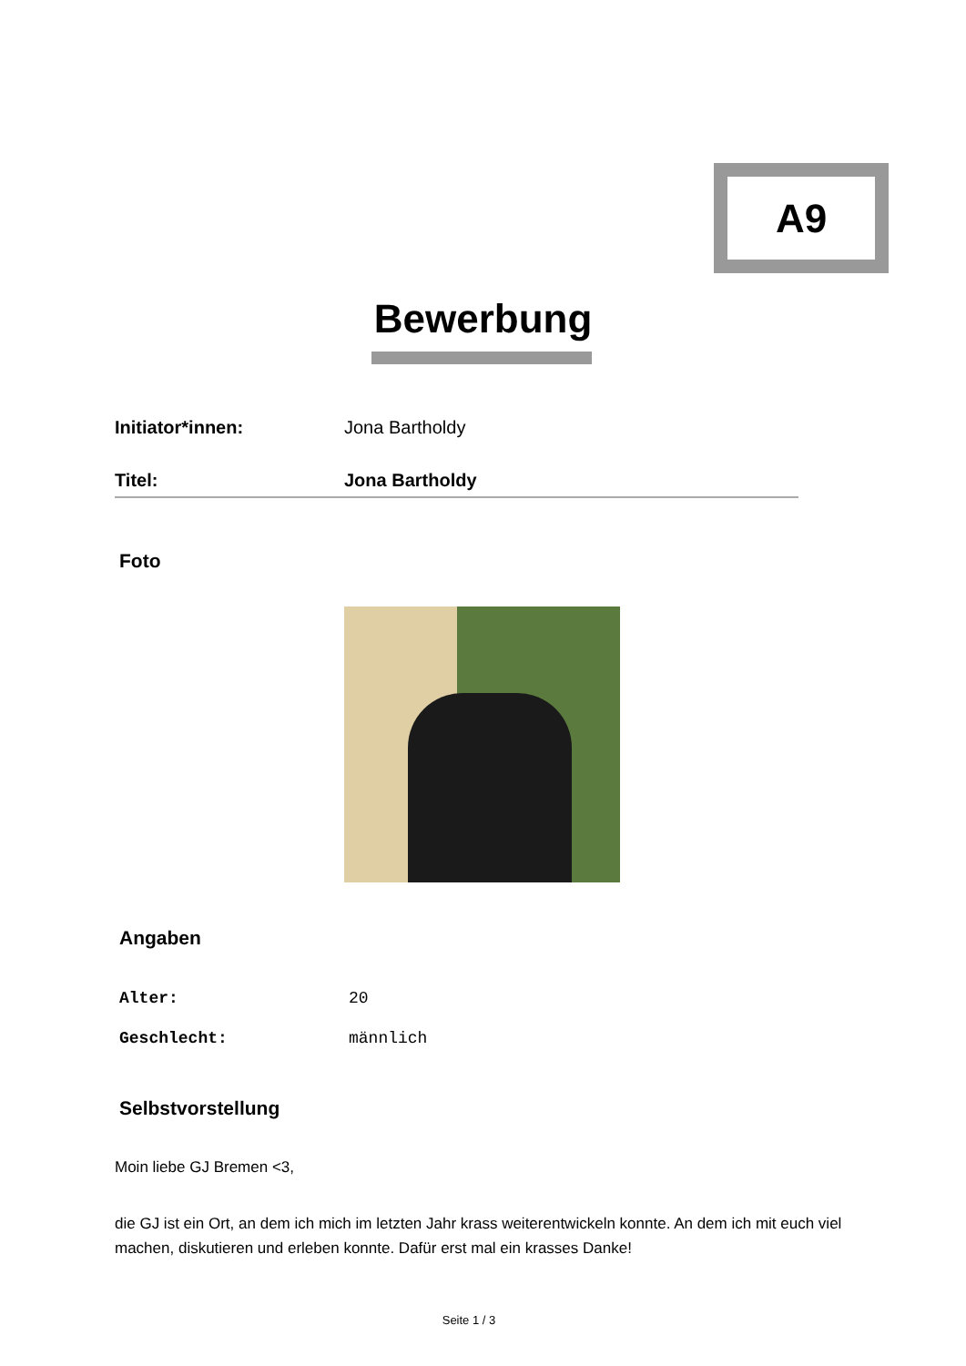A9
Bewerbung
Initiator*innen: Jona Bartholdy
Titel: Jona Bartholdy
Foto
Angaben
Alter: 20
Geschlecht: männlich
Selbstvorstellung
Moin liebe GJ Bremen <3,
die GJ ist ein Ort, an dem ich mich im letzten Jahr krass weiterentwickeln konnte. An dem ich mit euch viel machen, diskutieren und erleben konnte. Dafür erst mal ein krasses Danke!
Seite 1 / 3